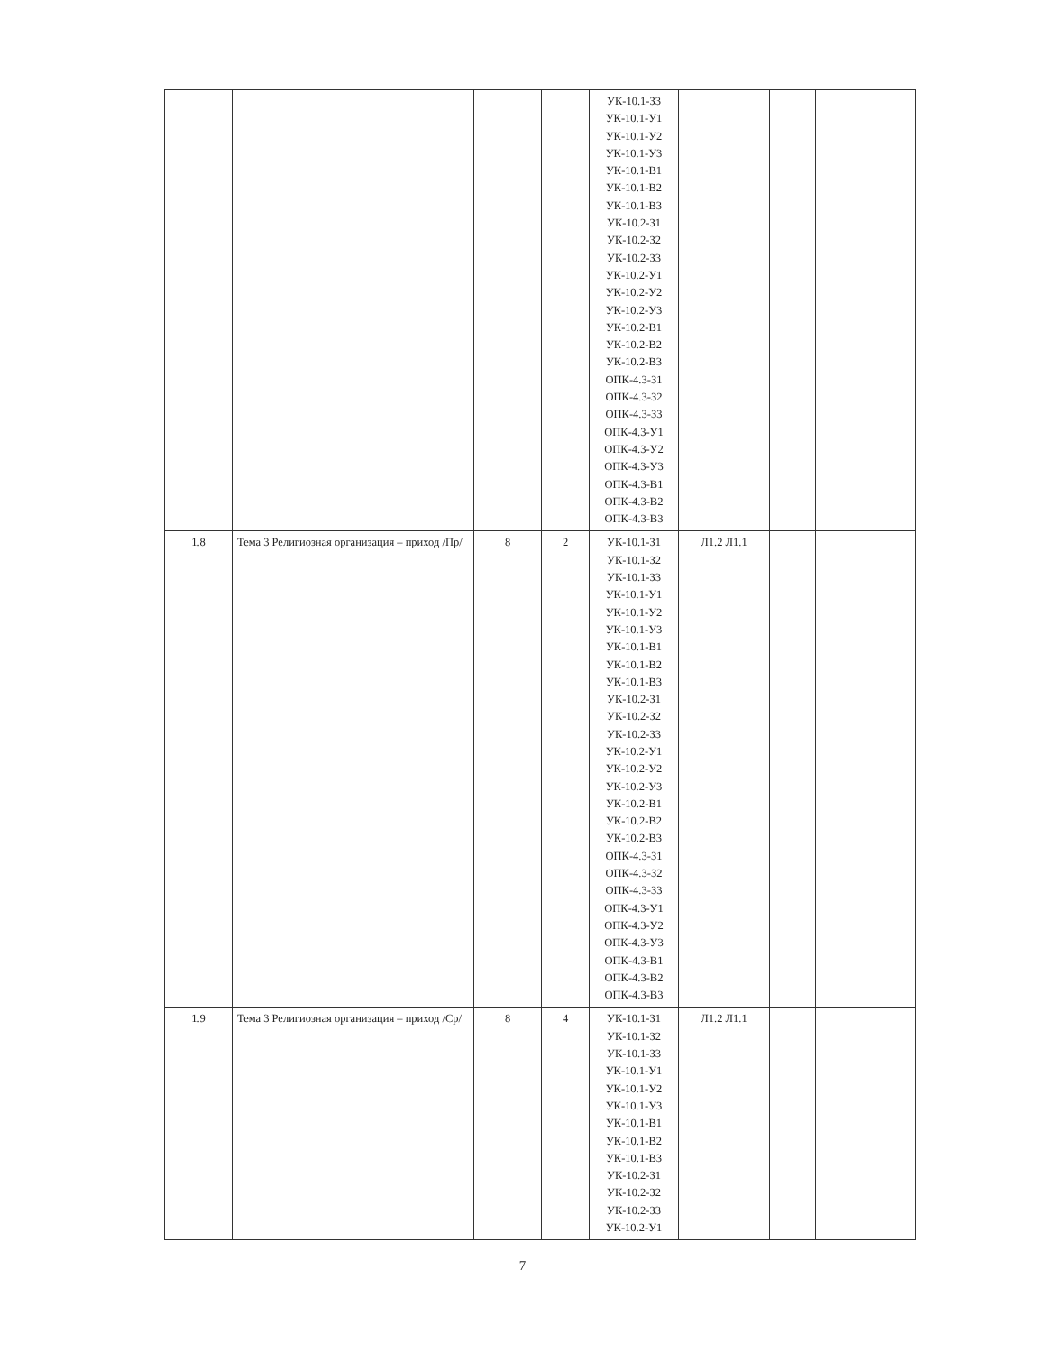| | | | | УК-10.1-З3 УК-10.1-У1 УК-10.1-У2 УК-10.1-У3 УК-10.1-В1 УК-10.1-В2 УК-10.1-В3 УК-10.2-З1 УК-10.2-З2 УК-10.2-З3 УК-10.2-У1 УК-10.2-У2 УК-10.2-У3 УК-10.2-В1 УК-10.2-В2 УК-10.2-В3 ОПК-4.3-З1 ОПК-4.3-З2 ОПК-4.3-З3 ОПК-4.3-У1 ОПК-4.3-У2 ОПК-4.3-У3 ОПК-4.3-В1 ОПК-4.3-В2 ОПК-4.3-В3 | | | |
| 1.8 | Тема 3 Религиозная организация – приход /Пр/ | 8 | 2 | УК-10.1-З1 УК-10.1-З2 УК-10.1-З3 УК-10.1-У1 УК-10.1-У2 УК-10.1-У3 УК-10.1-В1 УК-10.1-В2 УК-10.1-В3 УК-10.2-З1 УК-10.2-З2 УК-10.2-З3 УК-10.2-У1 УК-10.2-У2 УК-10.2-У3 УК-10.2-В1 УК-10.2-В2 УК-10.2-В3 ОПК-4.3-З1 ОПК-4.3-З2 ОПК-4.3-З3 ОПК-4.3-У1 ОПК-4.3-У2 ОПК-4.3-У3 ОПК-4.3-В1 ОПК-4.3-В2 ОПК-4.3-В3 | Л1.2 Л1.1 | | |
| 1.9 | Тема 3 Религиозная организация – приход /Ср/ | 8 | 4 | УК-10.1-З1 УК-10.1-З2 УК-10.1-З3 УК-10.1-У1 УК-10.1-У2 УК-10.1-У3 УК-10.1-В1 УК-10.1-В2 УК-10.1-В3 УК-10.2-З1 УК-10.2-З2 УК-10.2-З3 УК-10.2-У1 | Л1.2 Л1.1 | | |
7